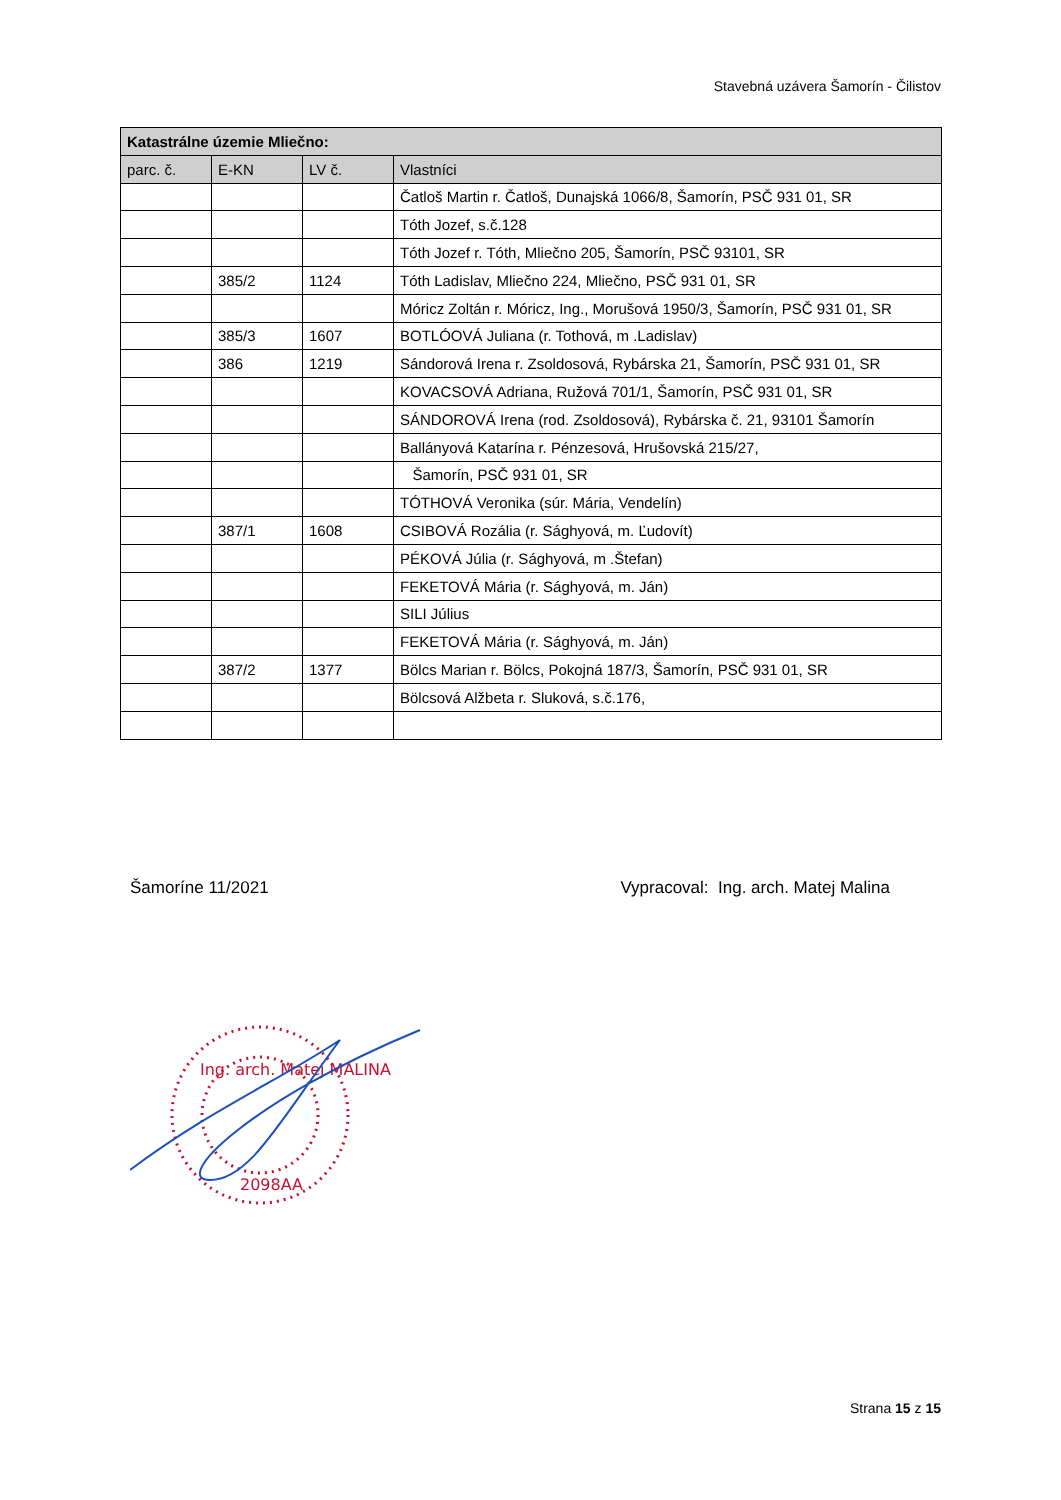Stavebná uzávera Šamorín - Čilistov
| Katastrálne územie Mliečno: | | | |
| --- | --- | --- | --- |
| parc. č. | E-KN | LV č. | Vlastníci |
| | | | Čatloš Martin r. Čatloš, Dunajská 1066/8, Šamorín, PSČ 931 01, SR |
| | | | Tóth Jozef, s.č.128 |
| | | | Tóth Jozef r. Tóth, Mliečno 205, Šamorín, PSČ 93101, SR |
| | 385/2 | 1124 | Tóth Ladislav, Mliečno 224, Mliečno, PSČ 931 01, SR |
| | | | Móricz Zoltán r. Móricz, Ing., Morušová 1950/3, Šamorín, PSČ 931 01, SR |
| | 385/3 | 1607 | BOTLÓOVÁ Juliana (r. Tothová, m .Ladislav) |
| | 386 | 1219 | Sándorová Irena r. Zsoldosová, Rybárska 21, Šamorín, PSČ 931 01, SR |
| | | | KOVACSOVÁ Adriana, Ružová 701/1, Šamorín, PSČ 931 01, SR |
| | | | SÁNDOROVÁ Irena (rod. Zsoldosová), Rybárska č. 21, 93101 Šamorín |
| | | | Ballányová Katarína r. Pénzesová, Hrušovská 215/27, |
| | | | Šamorín, PSČ 931 01, SR |
| | | | TÓTHOVÁ Veronika (súr. Mária, Vendelín) |
| | 387/1 | 1608 | CSIBOVÁ Rozália (r. Sághyová, m. Ľudovít) |
| | | | PÉKOVÁ Júlia (r. Sághyová, m .Štefan) |
| | | | FEKETOVÁ Mária (r. Sághyová, m. Ján) |
| | | | SILI Július |
| | | | FEKETOVÁ Mária (r. Sághyová, m. Ján) |
| | 387/2 | 1377 | Bölcs Marian r. Bölcs, Pokojná 187/3, Šamorín, PSČ 931 01, SR |
| | | | Bölcsová Alžbeta r. Sluková, s.č.176, |
Šamoríne 11/2021 Vypracoval: Ing. arch. Matej Malina
Ing. arch. Matej MALINA
2098AA
Strana 15 z 15